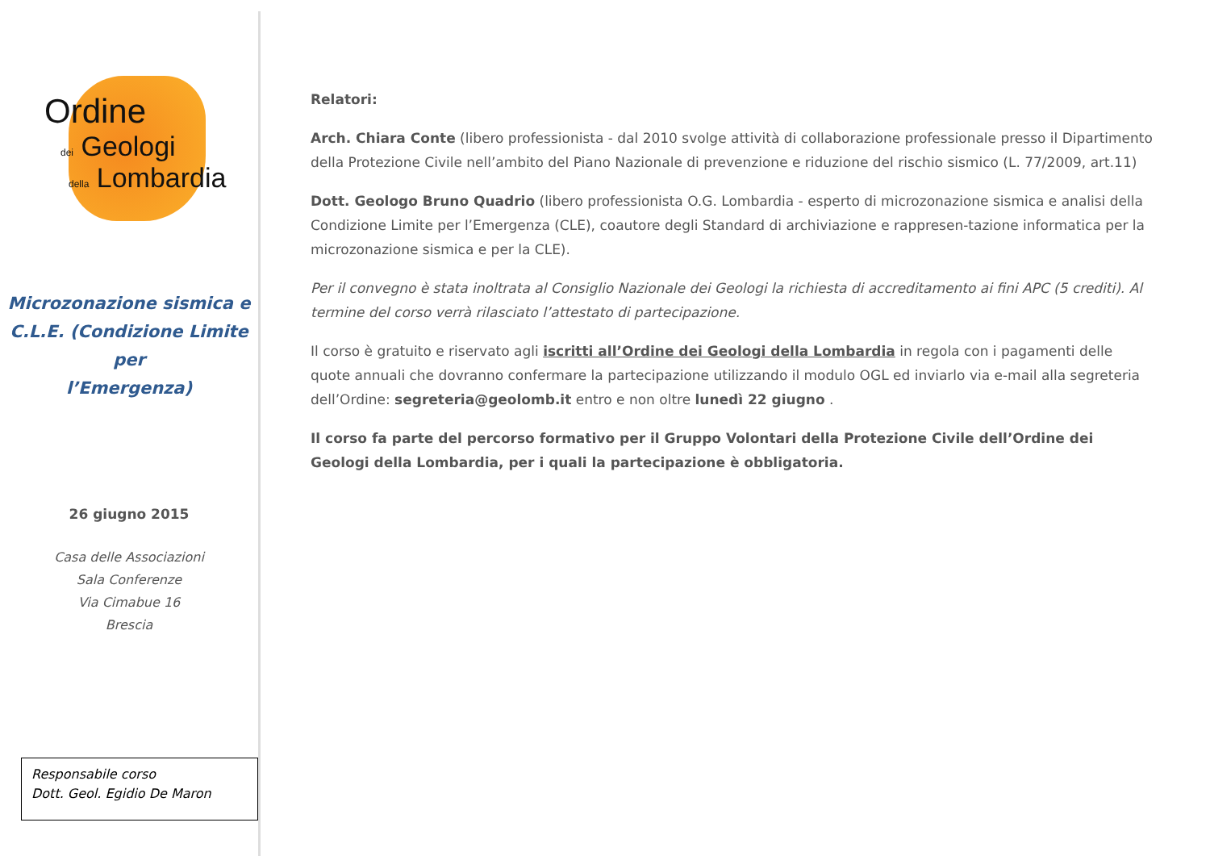Ordine
dei Geologi
della Lombardia
Microzonazione sismica e
C.L.E. (Condizione Limite per
l’Emergenza)
26 giugno 2015
Casa delle Associazioni
Sala Conferenze
Via Cimabue 16
Brescia
Responsabile corso
Dott. Geol. Egidio De Maron
Relatori:
Arch. Chiara Conte (libero professionista - dal 2010 svolge attività di collaborazione professionale presso il Dipartimento della Protezione Civile nell’ambito del Piano Nazionale di prevenzione e riduzione del rischio sismico (L. 77/2009, art.11)
Dott. Geologo Bruno Quadrio (libero professionista O.G. Lombardia - esperto di microzonazione sismica e analisi della Condizione Limite per l’Emergenza (CLE), coautore degli Standard di archiviazione e rappresen-tazione informatica per la microzonazione sismica e per la CLE).
Per il convegno è stata inoltrata al Consiglio Nazionale dei Geologi la richiesta di accreditamento ai fini APC (5 crediti). Al termine del corso verrà rilasciato l’attestato di partecipazione.
Il corso è gratuito e riservato agli iscritti all’Ordine dei Geologi della Lombardia in regola con i pagamenti delle quote annuali che dovranno confermare la partecipazione utilizzando il modulo OGL ed inviarlo via e-mail alla segreteria dell’Ordine: segreteria@geolomb.it entro e non oltre lunedì 22 giugno .
Il corso fa parte del percorso formativo per il Gruppo Volontari della Protezione Civile dell’Ordine dei Geologi della Lombardia, per i quali la partecipazione è obbligatoria.